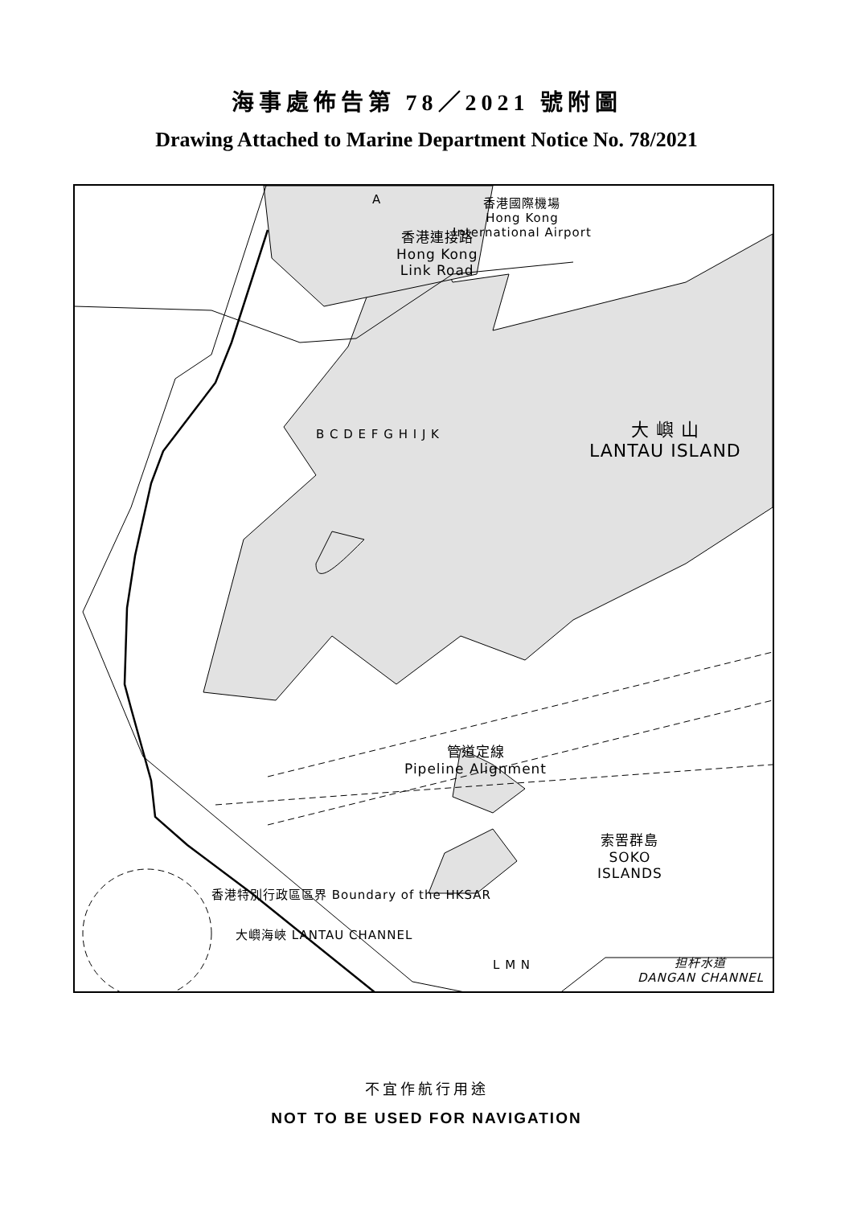海事處佈告第 78／2021 號附圖
Drawing Attached to Marine Department Notice No. 78/2021
香港國際機場
Hong Kong
International Airport
香港連接路
Hong Kong
Link Road
A
大 嶼 山
LANTAU ISLAND
B C D E F G H I J K
管道定線
Pipeline Alignment
索罟群島
SOKO
ISLANDS
香港特別行政區區界 Boundary of the HKSAR
大嶼海峽 LANTAU CHANNEL
L M N
担杆水道
DANGAN CHANNEL
不宜作航行用途
NOT TO BE USED FOR NAVIGATION